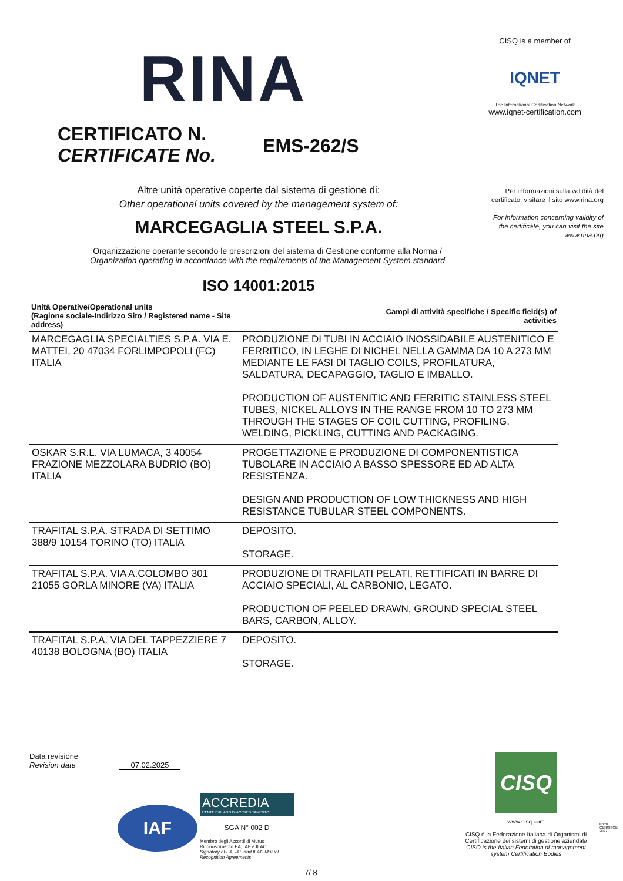RINA
CISQ is a member of
IQNET
The International Certification Network
www.iqnet-certification.com
CERTIFICATO N.
CERTIFICATE No.
EMS-262/S
Per informazioni sulla validità del certificato, visitare il sito www.rina.org
For information concerning validity of the certificate, you can visit the site www.rina.org
Altre unità operative coperte dal sistema di gestione di:
Other operational units covered by the management system of:
MARCEGAGLIA STEEL S.P.A.
Organizzazione operante secondo le prescrizioni del sistema di Gestione conforme alla Norma /
Organization operating in accordance with the requirements of the Management System standard
ISO 14001:2015
| Unità Operative/Operational units (Ragione sociale-Indirizzo Sito / Registered name - Site address) | Campi di attività specifiche / Specific field(s) of activities |
| --- | --- |
| MARCEGAGLIA SPECIALTIES S.P.A. VIA E. MATTEI, 20 47034 FORLIMPOPOLI (FC) ITALIA | PRODUZIONE DI TUBI IN ACCIAIO INOSSIDABILE AUSTENITICO E FERRITICO, IN LEGHE DI NICHEL NELLA GAMMA DA 10 A 273 MM MEDIANTE LE FASI DI TAGLIO COILS, PROFILATURA, SALDATURA, DECAPAGGIO, TAGLIO E IMBALLO. PRODUCTION OF AUSTENITIC AND FERRITIC STAINLESS STEEL TUBES, NICKEL ALLOYS IN THE RANGE FROM 10 TO 273 MM THROUGH THE STAGES OF COIL CUTTING, PROFILING, WELDING, PICKLING, CUTTING AND PACKAGING. |
| OSKAR S.R.L. VIA LUMACA, 3 40054 FRAZIONE MEZZOLARA BUDRIO (BO) ITALIA | PROGETTAZIONE E PRODUZIONE DI COMPONENTISTICA TUBOLARE IN ACCIAIO A BASSO SPESSORE ED AD ALTA RESISTENZA. DESIGN AND PRODUCTION OF LOW THICKNESS AND HIGH RESISTANCE TUBULAR STEEL COMPONENTS. |
| TRAFITAL S.P.A. STRADA DI SETTIMO 388/9 10154 TORINO (TO) ITALIA | DEPOSITO. STORAGE. |
| TRAFITAL S.P.A. VIA A.COLOMBO 301 21055 GORLA MINORE (VA) ITALIA | PRODUZIONE DI TRAFILATI PELATI, RETTIFICATI IN BARRE DI ACCIAIO SPECIALI, AL CARBONIO, LEGATO. PRODUCTION OF PEELED DRAWN, GROUND SPECIAL STEEL BARS, CARBON, ALLOY. |
| TRAFITAL S.P.A. VIA DEL TAPPEZZIERE 7 40138 BOLOGNA (BO) ITALIA | DEPOSITO. STORAGE. |
Data revisione
Revision date 07.02.2025
IAF
ACCREDIA
L'ENTE ITALIANO DI ACCREDITAMENTO
SGA N° 002 D
Membro degli Accordi di Mutuo Riconoscimento EA, IAF e ILAC
Signatory of EA, IAF and ILAC Mutual Recognition Agreements
7/ 8
CISQ
www.cisq.com
CISQ è la Federazione Italiana di Organismi di Certificazione dei sistemi di gestione aziendale
CISQ is the Italian Federation of management system Certification Bodies
Form CERSISGE-2022